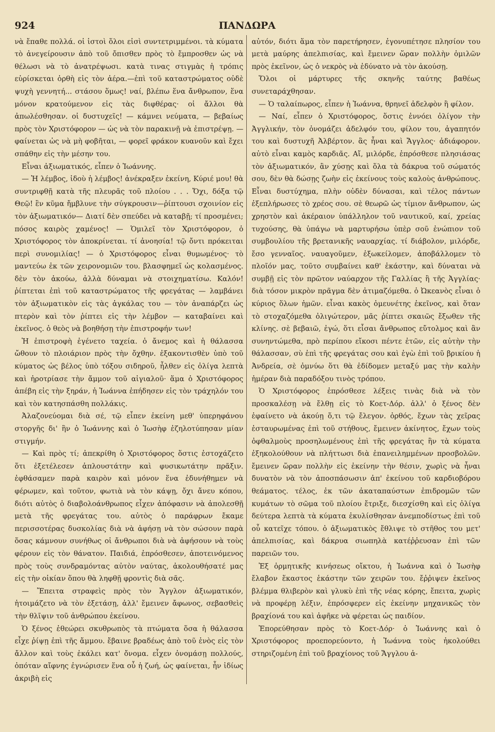924 ΠΑΝΔΩΡΑ
νὰ ἔπαθε πολλά. οἱ ἱστοὶ ὅλοι εἰσὶ συντετριμμένοι. τὰ κύματα τὸ ἀνεγείρουσιν ἀπὸ τοῦ ὄπισθεν πρὸς τὸ ἔμπροσθεν ὡς νὰ θέλωσι νὰ τὸ ἀνατρέψωσι. κατὰ τινας στιγμὰς ἡ τρόπις εὑρίσκεται ὀρθὴ εἰς τὸν ἀέρα.—ἐπὶ τοῦ καταστρώματος οὐδὲ ψυχὴ γεννητή... στάσου ὅμως! ναί, βλέπω ἕνα ἄνθρωπον, ἕνα μόνον κρατούμενον εἰς τὰς διφθέρας· οἱ ἄλλοι θὰ ἀπωλέσθησαν. οἱ δυστυχεῖς! — κάμνει νεύματα, — βεβαίως πρὸς τὸν Χριστόφορον — ὡς νὰ τὸν παρακινῇ νὰ ἐπιστρέψῃ. — φαίνεται ὡς νὰ μὴ φοβῆται, — φορεῖ φράκον κυανοῦν καὶ ἔχει σπάθην εἰς τὴν μέσην του.
Εἶναι ἀξιωματικός, εἶπεν ὁ Ἰωάννης.
— Ἡ λέμβος, ἰδοὺ ἡ λέμβος! ἀνέκραξεν ἐκείνη, Κύριέ μου! θὰ συντριφθῇ κατὰ τῆς πλευρᾶς τοῦ πλοίου . . . Ὄχι, δόξα τῷ Θεῷ! ἓν κῦμα ἤμβλυνε τὴν σύγκρουσιν—ῥίπτουσι σχοινίον εἰς τὸν ἀξιωματικόν— Διατί δὲν σπεύδει νὰ καταβῇ; τί προσμένει; πόσος καιρὸς χαμένος! — Ὁμιλεῖ τὸν Χριστόφορον, ὁ Χριστόφορος τὸν ἀποκρίνεται. τί ἀνοησία! τῷ ὄντι πρόκειται περὶ συνομιλίας! — ὁ Χριστόφορος εἶναι θυμωμένος· τὸ μαντεύω ἐκ τῶν χειρονομιῶν του. βλασφημεῖ ὡς κολασμένος. δὲν τὸν ἀκούω, ἀλλὰ δύναμαι νὰ στοιχηματίσω. Καλόν! ῥίπτεται ἐπὶ τοῦ καταστρώματος τῆς φρεγάτας — λαμβάνει τὸν ἀξιωματικὸν εἰς τὰς ἀγκάλας του — τὸν ἀναπάρζει ὡς πτερὸν καὶ τὸν ῥίπτει εἰς τὴν λέμβον — καταβαίνει καὶ ἐκεῖνος. ὁ θεὸς νὰ βοηθήσῃ τὴν ἐπιστροφήν των!
Ἡ ἐπιστροφὴ ἐγένετο ταχεία. ὁ ἄνεμος καὶ ἡ θάλασσα ὤθουν τὸ πλοιάριον πρὸς τὴν ὄχθην. ἐξακοντισθὲν ὑπὸ τοῦ κύματος ὡς βέλος ὑπὸ τόξου σιδηροῦ, ἦλθεν εἰς ὀλίγα λεπτὰ καὶ ἠροτρίασε τὴν ἄμμον τοῦ αἰγιαλοῦ· ἅμα ὁ Χριστόφορος ἀπέβη εἰς τὴν ξηράν, ἡ Ἰωάννα ἐπήδησεν εἰς τὸν τράχηλόν του καὶ τὸν κατησπάσθη πολλάκις.
Ἀλαζονεύομαι διὰ σέ, τῷ εἶπεν ἐκείνη μεθ' ὑπερηφάνου στοργῆς δι' ἣν ὁ Ἰωάννης καὶ ὁ Ἰωσὴφ ἐζηλοτύπησαν μίαν στιγμήν.
— Καὶ πρὸς τί; ἀπεκρίθη ὁ Χριστόφορος ὅστις ἐστοχάζετο ὅτι ἐξετέλεσεν ἁπλουστάτην καὶ φυσικωτάτην πρᾶξιν. ἐφθάσαμεν παρὰ καιρὸν καὶ μόνον ἕνα ἐδυνήθημεν νὰ φέρωμεν, καὶ τοῦτον, φωτιὰ νὰ τὸν κάψῃ, ὄχι ἄνευ κόπου, διότι αὐτὸς ὁ διαβολοάνθρωπος εἶχεν ἀπόφασιν νὰ ἀπολεσθῇ μετὰ τῆς φρεγάτας του. αὐτὸς ὁ παράφρων ἔκαμε περισσοτέρας δυσκολίας διὰ νὰ ἀφήσῃ νὰ τὸν σώσουν παρὰ ὅσας κάμνουν συνήθως οἱ ἄνθρωποι διὰ νὰ ἀφήσουν νὰ τοὺς φέρουν εἰς τὸν θάνατον. Παιδιά, ἐπρόσθεσεν, ἀποτεινόμενος πρὸς τοὺς συνδραμόντας αὐτὸν ναύτας, ἀκολουθήσατέ μας εἰς τὴν οἰκίαν ὅπου θὰ ληφθῇ φροντὶς διὰ σᾶς.
— Ἔπειτα στραφεὶς πρὸς τὸν Ἄγγλον ἀξιωματικόν, ἡτοιμάζετο νὰ τὸν ἐξετάσῃ, ἀλλ' ἔμεινεν ἄφωνος, σεβασθεὶς τὴν θλῖψιν τοῦ ἀνθρώπου ἐκείνου.
Ὁ ξένος ἐθεώρει σκυθρωπὸς τὰ πτώματα ὅσα ἡ θάλασσα εἶχε ῥίψῃ ἐπὶ τῆς ἄμμου. ἔβαινε βραδέως ἀπὸ τοῦ ἑνὸς εἰς τὸν ἄλλον καὶ τοὺς ἐκάλει κατ' ὄνομα. εἶχεν ὀνομάσῃ πολλούς, ὁπόταν αἴφνης ἐγνώρισεν ἕνα οὗ ἡ ζωή, ὡς φαίνεται, ἦν ἰδίως ἀκριβὴ εἰς
αὐτόν, διότι ἅμα τὸν παρετήρησεν, ἐγονυπέτησε πλησίον του μετὰ μαύρης ἀπελπισίας, καὶ ἔμεινεν ὥραν πολλὴν ὁμιλῶν πρὸς ἐκεῖνον, ὡς ὁ νεκρὸς νὰ ἐδύνατο νὰ τὸν ἀκούσῃ.
Ὅλοι οἱ μάρτυρες τῆς σκηνῆς ταύτης βαθέως συνεταράχθησαν.
— Ὁ ταλαίπωρος, εἶπεν ἡ Ἰωάννα, θρηνεῖ ἀδελφὸν ἢ φίλον.
— Ναί, εἶπεν ὁ Χριστόφορος, ὅστις ἐννόει ὀλίγον τὴν Ἀγγλικήν, τὸν ὀνομάζει ἀδελφόν του, φίλον του, ἀγαπητόν του καὶ δυστυχῆ Ἀλβέρτον. ἂς ἦναι καὶ Ἄγγλος· ἀδιάφορον. αὐτὸ εἶναι καμὸς καρδιᾶς. Αἴ, μιλόρδε, ἐπρόσθεσε πλησιάσας τὸν ἀξιωματικόν, ἂν χύσῃς καὶ ὅλα τὰ δάκρυα τοῦ σώματός σου, δὲν θὰ δώσῃς ζωὴν εἰς ἐκείνους τοὺς καλοὺς ἀνθρώπους. Εἶναι δυστύχημα, πλὴν οὐδὲν δύνασαι, καὶ τέλος πάντων ἐξεπλήρωσες τὸ χρέος σου. σὲ θεωρῶ ὡς τίμιον ἄνθρωπον, ὡς χρηστὸν καὶ ἀκέραιον ὑπάλληλον τοῦ ναυτικοῦ, καί, χρείας τυχούσης, θὰ ὑπάγω νὰ μαρτυρήσω ὑπὲρ σοῦ ἐνώπιον τοῦ συμβουλίου τῆς βρετανικῆς ναυαρχίας. τί διάβολον, μιλόρδε, ἔσο γενναῖος. ναυαγοῦμεν, ἐξωκείλομεν, ἀποβάλλομεν τὸ πλοῖόν μας, τοῦτο συμβαίνει καθ' ἑκάστην, καὶ δύναται νὰ συμβῇ εἰς τὸν πρῶτον ναύαρχον τῆς Γαλλίας ἢ τῆς Ἀγγλίας· διὰ τόσον μικρὸν πρᾶγμα δὲν ἀτιμαζόμεθα. ὁ Ὠκεανὸς εἶναι ὁ κύριος ὅλων ἡμῶν. εἶναι κακὸς ὁμευνέτης ἐκεῖνος, καὶ ὅταν τὸ στοχαζόμεθα ὀλιγώτερον, μᾶς ῥίπτει σκαιῶς ἔξωθεν τῆς κλίνης. σὲ βεβαιῶ, ἐγώ, ὅτι εἶσαι ἄνθρωπος εὔτολμος καὶ ἂν συνηντώμεθα, πρὸ περίπου εἴκοσι πέντε ἐτῶν, εἰς αὐτὴν τὴν θάλασσαν, σὺ ἐπὶ τῆς φρεγάτας σου καὶ ἐγὼ ἐπὶ τοῦ βρικίου ἡ Ἀνδρεία, σὲ ὀμνύω ὅτι θὰ ἐδίδομεν μεταξύ μας τὴν καλὴν ἡμέραν διὰ παραδόξου τινὸς τρόπου.
Ὁ Χριστόφορος ἐπρόσθεσε λέξεις τινὰς διὰ νὰ τὸν προσκαλέσῃ νὰ ἔλθῃ εἰς τὸ Κοετ-Δόρ. ἀλλ' ὁ ξένος δὲν ἐφαίνετο νὰ ἀκούῃ ὅ,τι τῷ ἔλεγον. ὀρθός, ἔχων τὰς χεῖρας ἐσταυρωμένας ἐπὶ τοῦ στήθους, ἔμεινεν ἀκίνητος, ἔχων τοὺς ὀφθαλμοὺς προσηλωμένους ἐπὶ τῆς φρεγάτας ἣν τὰ κύματα ἐξηκολούθουν νὰ πλήττωσι διὰ ἐπανειλημμένων προσβολῶν. ἔμεινεν ὥραν πολλὴν εἰς ἐκείνην τὴν θέσιν, χωρὶς νὰ ἦναι δυνατὸν νὰ τὸν ἀποσπάσωσιν ἀπ' ἐκείνου τοῦ καρδιοβόρου θεάματος. τέλος, ἐκ τῶν ἀκαταπαύστων ἐπιδρομῶν τῶν κυμάτων τὸ σῶμα τοῦ πλοίου ἔτριξε, διεσχίσθη καὶ εἰς ὀλίγα δεύτερα λεπτὰ τὰ κύματα ἐκυλίσθησαν ἀνεμποδίστως ἐπὶ τοῦ οὗ κατεῖχε τόπου. ὁ ἀξιωματικὸς ἔθλιψε τὸ στῆθος του μετ' ἀπελπισίας, καὶ δάκρυα σιωπηλὰ κατέῤῥευσαν ἐπὶ τῶν παρειῶν του.
Ἐξ ὁρμητικῆς κινήσεως οἴκτου, ἡ Ἰωάννα καὶ ὁ Ἰωσὴφ ἔλαβον ἕκαστος ἑκάστην τῶν χειρῶν του. ἔῤῥιψεν ἐκεῖνος βλέμμα θλιβερὸν καὶ γλυκὺ ἐπὶ τῆς νέας κόρης, ἔπειτα, χωρὶς νὰ προφέρῃ λέξιν, ἐπρόσφερεν εἰς ἐκείνην μηχανικῶς τὸν βραχίονά του καὶ ἀφῆκε νὰ φέρεται ὡς παιδίον.
Ἐπορεύθησαν πρὸς τὸ Κοετ-Δόρ· ὁ Ἰωάννης καὶ ὁ Χριστόφορος προεπορεύοντο, ἡ Ἰωάννα τοὺς ἠκολούθει στηριζομένη ἐπὶ τοῦ βραχίονος τοῦ Ἄγγλου ἀ-